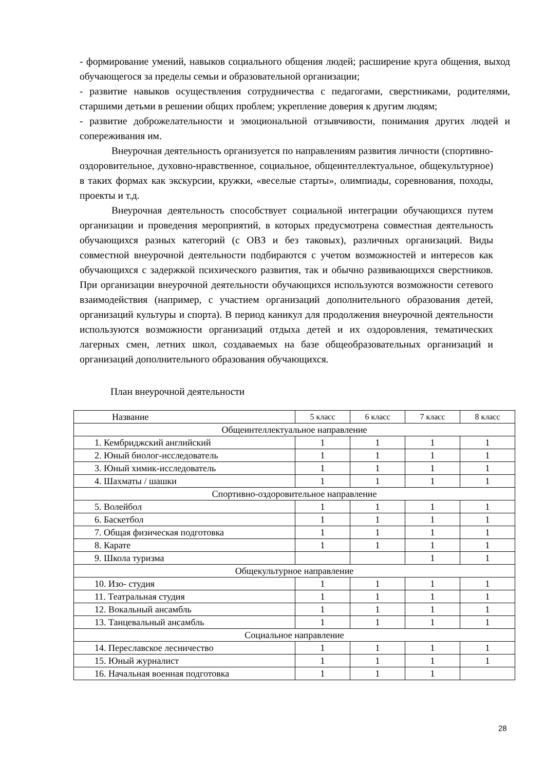- формирование умений, навыков социального общения людей; расширение круга общения, выход обучающегося за пределы семьи и образовательной организации;
- развитие навыков осуществления сотрудничества с педагогами, сверстниками, родителями, старшими детьми в решении общих проблем; укрепление доверия к другим людям;
- развитие доброжелательности и эмоциональной отзывчивости, понимания других людей и сопереживания им.
Внеурочная деятельность организуется по направлениям развития личности (спортивно-оздоровительное, духовно-нравственное, социальное, общеинтеллектуальное, общекультурное) в таких формах как экскурсии, кружки, «веселые старты», олимпиады, соревнования, походы, проекты и т.д.
Внеурочная деятельность способствует социальной интеграции обучающихся путем организации и проведения мероприятий, в которых предусмотрена совместная деятельность обучающихся разных категорий (с ОВЗ и без таковых), различных организаций. Виды совместной внеурочной деятельности подбираются с учетом возможностей и интересов как обучающихся с задержкой психического развития, так и обычно развивающихся сверстников. При организации внеурочной деятельности обучающихся используются возможности сетевого взаимодействия (например, с участием организаций дополнительного образования детей, организаций культуры и спорта). В период каникул для продолжения внеурочной деятельности используются возможности организаций отдыха детей и их оздоровления, тематических лагерных смен, летних школ, создаваемых на базе общеобразовательных организаций и организаций дополнительного образования обучающихся.
План внеурочной деятельности
| Название | 5 класс | 6 класс | 7 класс | 8 класс |
| Общеинтеллектуальное направление | | | | |
| 1. Кембриджский английский | 1 | 1 | 1 | 1 |
| 2. Юный биолог-исследователь | 1 | 1 | 1 | 1 |
| 3. Юный химик-исследователь | 1 | 1 | 1 | 1 |
| 4. Шахматы / шашки | 1 | 1 | 1 | 1 |
| Спортивно-оздоровительное направление | | | | |
| 5. Волейбол | 1 | 1 | 1 | 1 |
| 6. Баскетбол | 1 | 1 | 1 | 1 |
| 7. Общая физическая подготовка | 1 | 1 | 1 | 1 |
| 8. Карате | 1 | 1 | 1 | 1 |
| 9. Школа туризма | | | 1 | 1 |
| Общекультурное направление | | | | |
| 10. Изо- студия | 1 | 1 | 1 | 1 |
| 11. Театральная студия | 1 | 1 | 1 | 1 |
| 12. Вокальный ансамбль | 1 | 1 | 1 | 1 |
| 13. Танцевальный ансамбль | 1 | 1 | 1 | 1 |
| Социальное направление | | | | |
| 14. Переславское лесничество | 1 | 1 | 1 | 1 |
| 15. Юный журналист | 1 | 1 | 1 | 1 |
| 16. Начальная военная подготовка | 1 | 1 | 1 | |
28